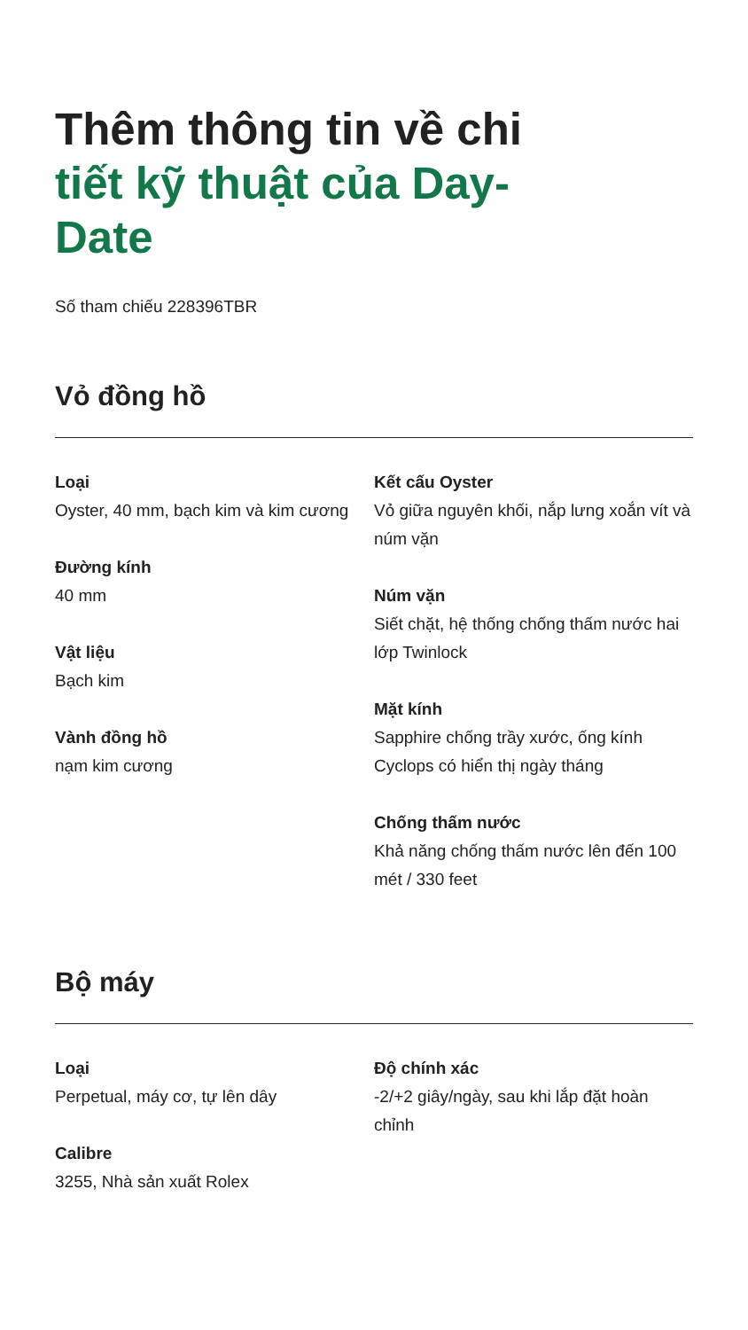Thêm thông tin về chi tiết kỹ thuật của Day-Date
Số tham chiếu 228396TBR
Vỏ đồng hồ
Loại
Oyster, 40 mm, bạch kim và kim cương
Đường kính
40 mm
Vật liệu
Bạch kim
Vành đồng hồ
nạm kim cương
Kết cấu Oyster
Vỏ giữa nguyên khối, nắp lưng xoắn vít và núm vặn
Núm vặn
Siết chặt, hệ thống chống thấm nước hai lớp Twinlock
Mặt kính
Sapphire chống trầy xước, ống kính Cyclops có hiển thị ngày tháng
Chống thấm nước
Khả năng chống thấm nước lên đến 100 mét / 330 feet
Bộ máy
Loại
Perpetual, máy cơ, tự lên dây
Calibre
3255, Nhà sản xuất Rolex
Độ chính xác
-2/+2 giây/ngày, sau khi lắp đặt hoàn chỉnh